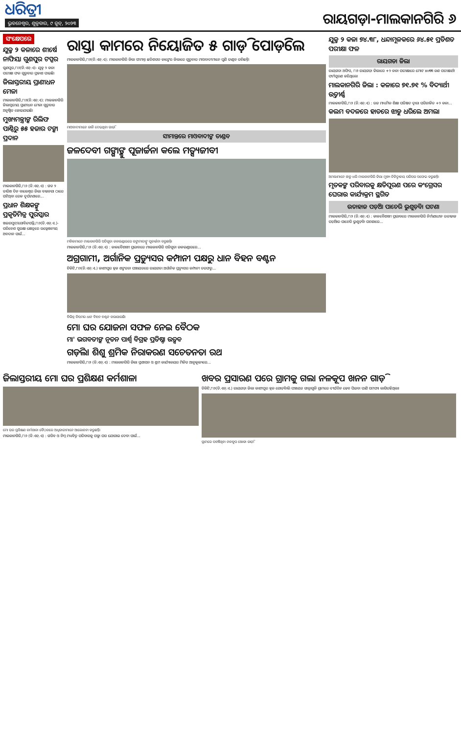ଧରିତ୍ରୀ
ଭୁବନେଶ୍ୱର, ଶୁକ୍ରବାର, ୯ ଜୁନ୍, ୨୦୨୩
ରାୟଗଡ଼ା-ମାଲକାନଗିରି ୬
ସଂକ୍ଷେପରେ
ଯୁକ୍ତ ୨ କଳାରେ ଶୀର୍ଷେ ନାଫିୟା ଗୁଣପୁର ଟପ୍ପର
ଗୁଣପୁର,୮।୬(ଡି.ଏନ୍.ଏ)- ଯୁକ୍ତ ୨ କଳା ପରୀକ୍ଷା ଫଳ ଗୁରୁବାର ପ୍ରକାଶ ପାଇଛି।
ଜିଲାସ୍ତରୀୟ ପ୍ରାଣୀଧନ ମେଳା
ମାଲକାନଗିରି,୮।୬(ଡି.ଏନ୍.ଏ): ମାଲକାନଗିରି ଜିଲାସ୍ତରୀୟ ପ୍ରାଣୀଧନ ମେଳା ଗୁରୁବାର ଅନୁଷ୍ଠିତ ହୋଇଯାଇଛି।
ମୁଖ୍ୟମନ୍ତ୍ରୀଙ୍କ ରିଲିଫ ପାଣ୍ଠିରୁ ୫୫ ହଜାର ଟଙ୍କା ପ୍ରଦାନ
ମାଲକାନଗିରି,୮।୬ (ଡି.ଏନ୍.ଏ) : ଗତ ୨ ତାରିଖ ଦିନ ବାଲେଶ୍ୱର ଜିଲା ବାହନଗା ଠାରେ ଘଟିଥିବା ରେଳ ଦୁର୍ଘଟଣାରେ...
ପ୍ରଧାନ ଶିକ୍ଷକଙ୍କୁ ପ୍ରକୃତିମିତ୍ର ପୁରସ୍କାର
ଖଇରପୁଟ/ଗୋବିନ୍ଦପଲ୍ଲି,୮।୬(ଡି.ଏନ୍.ଏ.)- ପରିବେଶ ସୁରକ୍ଷା କ୍ଷେତ୍ରରେ ଉଲ୍ଲେଖନୀୟ ଅବଦାନ ପାଇଁ...
ରାସ୍ତା କାମରେ ନିୟୋଜିତ ୫ ଗାଡ଼ି ପୋଡ଼ିଲେ
ମାଲକାନଗିରି,୮।୬(ଡି.ଏନ୍.ଏ): ମାଲକାନଗିରି ଜିଲା ସୀମାନ୍ତ ଛତିଶଗଡ କାଙ୍କେର ଜିଲାରେ ଗୁରୁବାର ମାଓବାଦୀମାନେ ପୁଣି ତାଣ୍ଡବ ରଚିଛନ୍ତି।
ମାଓବାଦୀମାନେ ଜାଳି ଦେଇଥିବା ଗାଡ଼ି।
ସୀମାନ୍ତରେ ମାଓବାଦୀଙ୍କ ତାଣ୍ଡବ
ଜଳଦେବୀ ଗଙ୍ଗାଙ୍କୁ ପୂଜାର୍ଚ୍ଚନା କଲେ ମତ୍ସ୍ୟଜୀବୀ
ମହିଳାମାନେ ମାଲକାନଗିରି ସତିଗୁଡା ଜଳଭଣ୍ଡାରରେ ଗଙ୍ଗାମାତାଙ୍କୁ ପୂଜାର୍ଚ୍ଚନା କରୁଛନ୍ତି।
ମାଲକାନଗିରି,୮।୬ (ଡି.ଏନ୍.ଏ) : କାଳବୈଶାଖୀ ପ୍ରଭାବରେ ମାଲକାନଗିରି ସତିଗୁଡା ଜଳଭଣ୍ଡାରରେ...
ଅଗ୍ରଗାମୀ, ଅର୍ଗାନିକ ପ୍ରଡ୍ୟୁସର କମ୍ପାନୀ ପକ୍ଷରୁ ଧାନ ବିହନ ବଣ୍ଟନ
ଚିକିଟି,୮।୬(ଡି.ଏନ୍.ଏ.) କାଶୀପୁର ବ୍ଲକ ଶଙ୍କରଡା ପଞ୍ଚାୟତରେ ରାୟଗଡା ଅର୍ଗାନିକ ପ୍ରଡ୍ୟୁସର କମ୍ପାନୀ ତରଫରୁ...
ବିଭିନ୍ନ କିସମର ଧାନ ବିହନ ବଣ୍ଟନ କରାଯାଉଛି।
ମୋ ଘର ଯୋଜନା ସଫଳ ନେଇ ବୈଠକ
ମା' ଭଗବତୀଙ୍କ ନୂତନ ପାର୍ଶ୍ୱ ବିଗ୍ରହ ପ୍ରତିଷ୍ଠା ଉତ୍ସବ
ଗଡ଼ିଲା ଶିଶୁ ଶ୍ରମିକ ନିରାକରଣ ସଚେତନତା ରଥ
ମାଲକାନଗିରି,୮।୬ (ଡି.ଏନ୍.ଏ) : ମାଲକାନଗିରି ଜିଲା ପ୍ରଶାସନ ଓ ଶ୍ରମ କାର୍ଯ୍ୟାଳୟର ମିଳିତ ଆନୁକୂଲ୍ୟରେ...
ଯୁକ୍ତ ୨ କଳା ୭୪.୩୮, ଧନ୍ଦାମୂଳକରେ ୬୪.୫୧ ପ୍ରତିଶତ ପରୀକ୍ଷା ଫଳ
ରାୟଗଡା ଜିଲା
ରାୟଗଡା ଅଫିସ, ୮।୬ ରାୟଗଡ଼ା ଜିଲାରେ +୨ କଳା ପରୀକ୍ଷାରେ ମୋଟ ୪୦୩୩ ଜଣ ପରୀକ୍ଷାର୍ଥୀ ଫର୍ମପୂରଣ କରିଥିଲେ।
ମାଲକାନଗିରି ଜିଲା : କଳାରେ ୭୧.୭୧ % ବିଦ୍ୟାର୍ଥୀ ଉତ୍ତୀର୍ଣ୍ଣ
ମାଲକାନଗିରି,୮।୬ (ଡି.ଏନ୍.ଏ) : ଉଚ୍ଚ ମାଧ୍ୟମିକ ଶିକ୍ଷା ପରିଷଦ ଦ୍ୱାରା ପରିଚାଳିତ +୨ କଳା...
କଲମ ବଦଳରେ ହାତରେ ଝାଡୁ ଧରିଲେ ଅମଲା
ଅମଲାମାନେ ଝାଡୁ ଧରି ମାଲକାନଗିରି ଜିଲା ମୁଖ୍ୟ ଚିକିତ୍ସାଳୟ ପରିସର ସଫେଇ କରୁଛନ୍ତି।
ମୃତକଙ୍କ ପରିବାରକୁ କ୍ଷତିପୂରଣ ପରେ କଂଗ୍ରେସର ଘେରାଉ କାର୍ଯ୍ୟକ୍ରମ ସ୍ଥଗିତ
ଉତାହାଜ ପଡ଼ିଆ ପାଚେରି ଭୁଶୁଡ଼ିବା ଘଟଣା
ମାଲକାନଗିରି,୮।୬ (ଡି.ଏନ୍.ଏ) : କାଳବୈଶାଖୀ ପ୍ରଭାବରେ ମାଲକାନଗିରି ନିର୍ମାଣାଧୀନ ଉତାହାଜ ପଡ଼ିଆର ପାଚେରି ଭୁଶୁଡ଼ିବା ଘଟଣାରେ...
ଜିଲାସ୍ତରୀୟ ମୋ ଘର ପ୍ରଶିକ୍ଷଣ କର୍ମଶାଳା
ମୋ ଘର ପ୍ରଶିକ୍ଷଣ କର୍ମଶାଳା ବୈଠକରେ ଅଧିକାରୀମାନେ ଆଲୋଚନା କରୁଛନ୍ତି।
ମାଲକାନଗିରି,୮।୬ (ଡି.ଏନ୍.ଏ) : ଗରିବ ଓ ନିମ୍ନ ମଧ୍ୟବିତ୍ତ ପରିବାରକୁ ପକ୍କା ଘର ଯୋଗାଇ ଦେବା ପାଇଁ...
ଖବର ପ୍ରସାରଣ ପରେ ଗ୍ରାମକୁ ଗଲା ନଳକୂପ ଖନନ ଗାଡ଼ି
ଚିକିଟି,୮।୬(ଡି.ଏନ୍.ଏ.) ରାୟଗଡ଼ା ଜିଲା କାଶୀପୁର ବ୍ଲକ ଗୋଡ଼ିବାଲି ପଞ୍ଚାୟତ ଗାଡ୍ରାଗୁଳି ଗ୍ରାମରେ ଦୀର୍ଘଦିନ ହେବ ପିଇବା ପାଣି ସମସ୍ୟା ଲାଗିରହିଥିଲା।
ଗ୍ରାମରେ ପହଞ୍ଚିଥିବା ନଳକୂପ ଖୋଳା ଗାଡ଼ି।